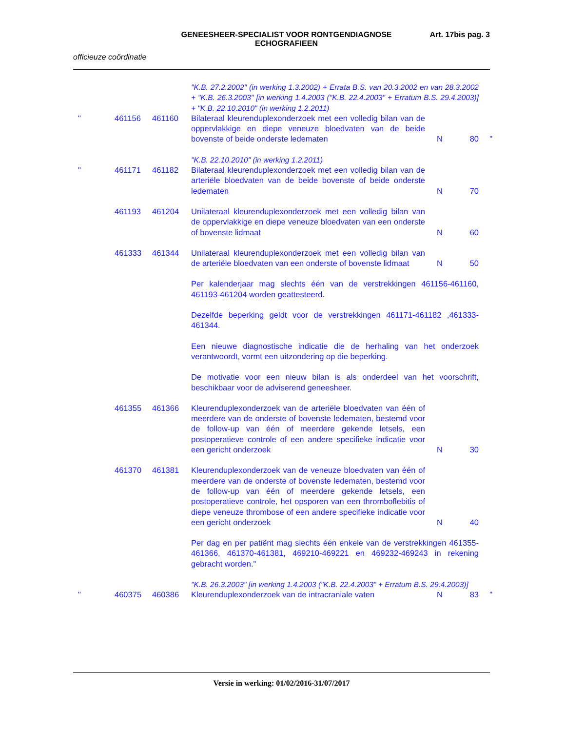GENEESHEER-SPECIALIST VOOR RONTGENDIAGNOSE
ECHOGRAFIEEN
Art. 17bis pag. 3
officieuze coördinatie
| | | | "K.B. 27.2.2002" (in werking 1.3.2002) + Errata B.S. van 20.3.2002 en van 28.3.2002 + "K.B. 26.3.2003" [in werking 1.4.2003 ("K.B. 22.4.2003" + Erratum B.S. 29.4.2003)] + "K.B. 22.10.2010" (in werking 1.2.2011) | | | |
| " | 461156 | 461160 | Bilateraal kleurenduplexonderzoek met een volledig bilan van de oppervlakkige en diepe veneuze bloedvaten van de beide bovenste of beide onderste ledematen | N | 80 | " |
| | | | "K.B. 22.10.2010" (in werking 1.2.2011) | | | |
| " | 461171 | 461182 | Bilateraal kleurenduplexonderzoek met een volledig bilan van de arteriële bloedvaten van de beide bovenste of beide onderste ledematen | N | 70 | |
| | 461193 | 461204 | Unilateraal kleurenduplexonderzoek met een volledig bilan van de oppervlakkige en diepe veneuze bloedvaten van een onderste of bovenste lidmaat | N | 60 | |
| | 461333 | 461344 | Unilateraal kleurenduplexonderzoek met een volledig bilan van de arteriële bloedvaten van een onderste of bovenste lidmaat | N | 50 | |
| | | | Per kalenderjaar mag slechts één van de verstrekkingen 461156-461160, 461193-461204 worden geattesteerd. | | | |
| | | | Dezelfde beperking geldt voor de verstrekkingen 461171-461182 ,461333-461344. | | | |
| | | | Een nieuwe diagnostische indicatie die de herhaling van het onderzoek verantwoordt, vormt een uitzondering op die beperking. | | | |
| | | | De motivatie voor een nieuw bilan is als onderdeel van het voorschrift, beschikbaar voor de adviserend geneesheer. | | | |
| | 461355 | 461366 | Kleurenduplexonderzoek van de arteriële bloedvaten van één of meerdere van de onderste of bovenste ledematen, bestemd voor de follow-up van één of meerdere gekende letsels, een postoperatieve controle of een andere specifieke indicatie voor een gericht onderzoek | N | 30 | |
| | 461370 | 461381 | Kleurenduplexonderzoek van de veneuze bloedvaten van één of meerdere van de onderste of bovenste ledematen, bestemd voor de follow-up van één of meerdere gekende letsels, een postoperatieve controle, het opsporen van een thromboflebitis of diepe veneuze thrombose of een andere specifieke indicatie voor een gericht onderzoek | N | 40 | |
| | | | Per dag en per patiënt mag slechts één enkele van de verstrekkingen 461355-461366, 461370-461381, 469210-469221 en 469232-469243 in rekening gebracht worden." | | | |
| | | | "K.B. 26.3.2003" [in werking 1.4.2003 ("K.B. 22.4.2003" + Erratum B.S. 29.4.2003)] | | | |
| " | 460375 | 460386 | Kleurenduplexonderzoek van de intracraniale vaten | N | 83 | " |
Versie in werking: 01/02/2016-31/07/2017